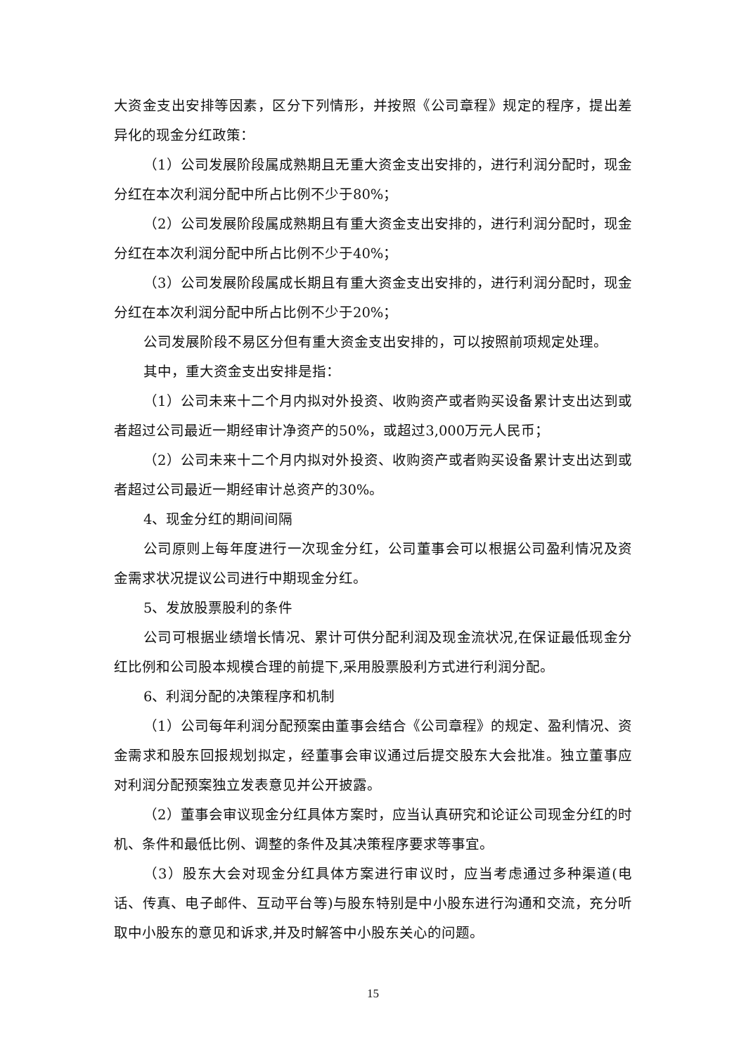大资金支出安排等因素，区分下列情形，并按照《公司章程》规定的程序，提出差异化的现金分红政策：
（1）公司发展阶段属成熟期且无重大资金支出安排的，进行利润分配时，现金分红在本次利润分配中所占比例不少于80%；
（2）公司发展阶段属成熟期且有重大资金支出安排的，进行利润分配时，现金分红在本次利润分配中所占比例不少于40%；
（3）公司发展阶段属成长期且有重大资金支出安排的，进行利润分配时，现金分红在本次利润分配中所占比例不少于20%；
公司发展阶段不易区分但有重大资金支出安排的，可以按照前项规定处理。
其中，重大资金支出安排是指：
（1）公司未来十二个月内拟对外投资、收购资产或者购买设备累计支出达到或者超过公司最近一期经审计净资产的50%，或超过3,000万元人民币；
（2）公司未来十二个月内拟对外投资、收购资产或者购买设备累计支出达到或者超过公司最近一期经审计总资产的30%。
4、现金分红的期间间隔
公司原则上每年度进行一次现金分红，公司董事会可以根据公司盈利情况及资金需求状况提议公司进行中期现金分红。
5、发放股票股利的条件
公司可根据业绩增长情况、累计可供分配利润及现金流状况,在保证最低现金分红比例和公司股本规模合理的前提下,采用股票股利方式进行利润分配。
6、利润分配的决策程序和机制
（1）公司每年利润分配预案由董事会结合《公司章程》的规定、盈利情况、资金需求和股东回报规划拟定，经董事会审议通过后提交股东大会批准。独立董事应对利润分配预案独立发表意见并公开披露。
（2）董事会审议现金分红具体方案时，应当认真研究和论证公司现金分红的时机、条件和最低比例、调整的条件及其决策程序要求等事宜。
（3）股东大会对现金分红具体方案进行审议时，应当考虑通过多种渠道(电话、传真、电子邮件、互动平台等)与股东特别是中小股东进行沟通和交流，充分听取中小股东的意见和诉求,并及时解答中小股东关心的问题。
15